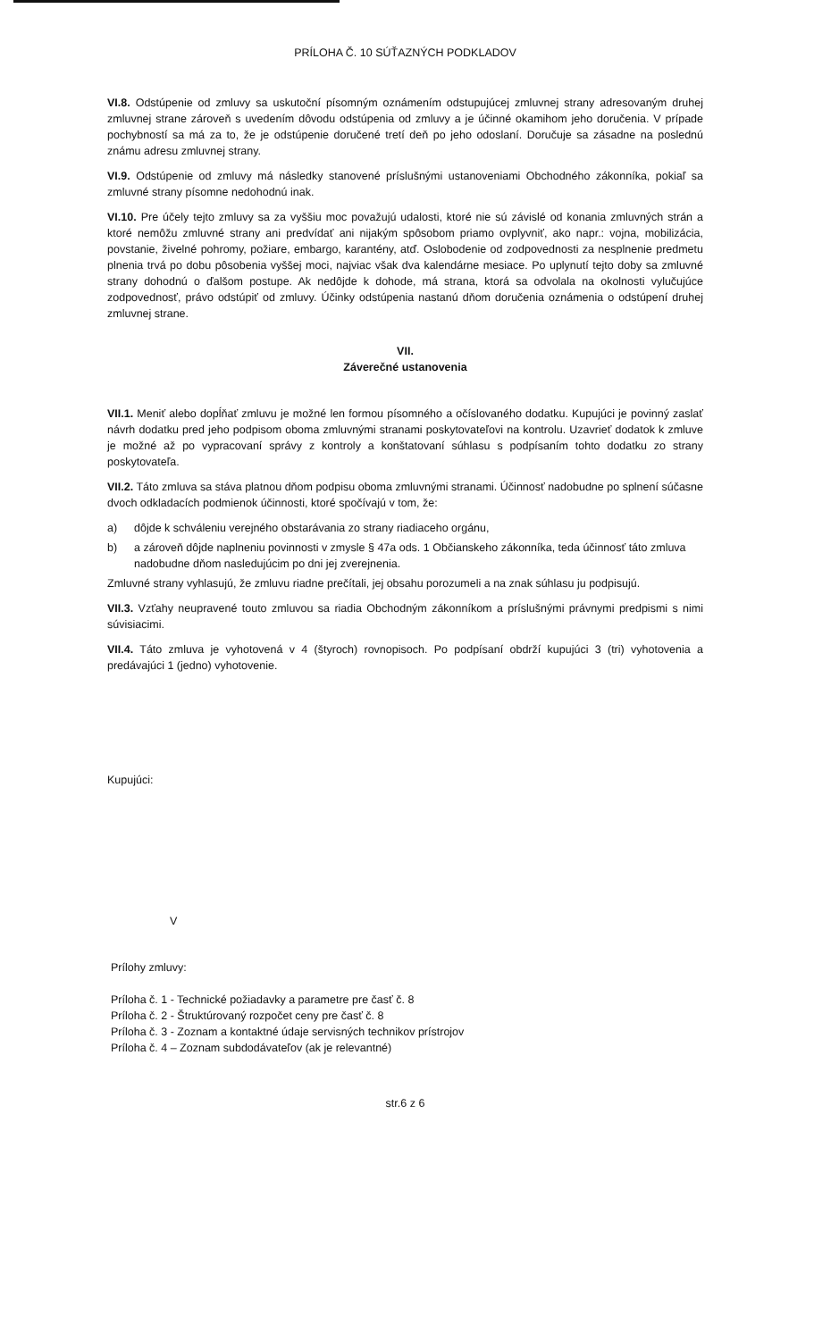PRÍLOHA Č. 10 SÚŤAZNÝCH PODKLADOV
VI.8. Odstúpenie od zmluvy sa uskutoční písomným oznámením odstupujúcej zmluvnej strany adresovaným druhej zmluvnej strane zároveň s uvedením dôvodu odstúpenia od zmluvy a je účinné okamihom jeho doručenia. V prípade pochybností sa má za to, že je odstúpenie doručené tretí deň po jeho odoslaní. Doručuje sa zásadne na poslednú známu adresu zmluvnej strany.
VI.9. Odstúpenie od zmluvy má následky stanovené príslušnými ustanoveniami Obchodného zákonníka, pokiaľ sa zmluvné strany písomne nedohodnú inak.
VI.10. Pre účely tejto zmluvy sa za vyššiu moc považujú udalosti, ktoré nie sú závislé od konania zmluvných strán a ktoré nemôžu zmluvné strany ani predvídať ani nijakým spôsobom priamo ovplyvniť, ako napr.: vojna, mobilizácia, povstanie, živelné pohromy, požiare, embargo, karantény, atď. Oslobodenie od zodpovednosti za nesplnenie predmetu plnenia trvá po dobu pôsobenia vyššej moci, najviac však dva kalendárne mesiace. Po uplynutí tejto doby sa zmluvné strany dohodnú o ďalšom postupe. Ak nedôjde k dohode, má strana, ktorá sa odvolala na okolnosti vylučujúce zodpovednosť, právo odstúpiť od zmluvy. Účinky odstúpenia nastanú dňom doručenia oznámenia o odstúpení druhej zmluvnej strane.
VII.
Záverečné ustanovenia
VII.1. Meniť alebo dopĺňať zmluvu je možné len formou písomného a očíslovaného dodatku. Kupujúci je povinný zaslať návrh dodatku pred jeho podpisom oboma zmluvnými stranami poskytovateľovi na kontrolu. Uzavrieť dodatok k zmluve je možné až po vypracovaní správy z kontroly a konštatovaní súhlasu s podpísaním tohto dodatku zo strany poskytovateľa.
VII.2. Táto zmluva sa stáva platnou dňom podpisu oboma zmluvnými stranami. Účinnosť nadobudne po splnení súčasne dvoch odkladacích podmienok účinnosti, ktoré spočívajú v tom, že:
a) dôjde k schváleniu verejného obstarávania zo strany riadiaceho orgánu,
b) a zároveň dôjde naplneniu povinnosti v zmysle § 47a ods. 1 Občianskeho zákonníka, teda účinnosť táto zmluva nadobudne dňom nasledujúcim po dni jej zverejnenia.
Zmluvné strany vyhlasujú, že zmluvu riadne prečítali, jej obsahu porozumeli a na znak súhlasu ju podpisujú.
VII.3. Vzťahy neupravené touto zmluvou sa riadia Obchodným zákonníkom a príslušnými právnymi predpismi s nimi súvisiacimi.
VII.4. Táto zmluva je vyhotovená v 4 (štyroch) rovnopisoch. Po podpísaní obdrží kupujúci 3 (tri) vyhotovenia a predávajúci 1 (jedno) vyhotovenie.
Kupujúci:
V
Prílohy zmluvy:
Príloha č. 1 - Technické požiadavky a parametre pre časť č. 8
Príloha č. 2 - Štruktúrovaný rozpočet ceny pre časť č. 8
Príloha č. 3 - Zoznam a kontaktné údaje servisných technikov prístrojov
Príloha č. 4 – Zoznam subdodávateľov (ak je relevantné)
str.6 z 6